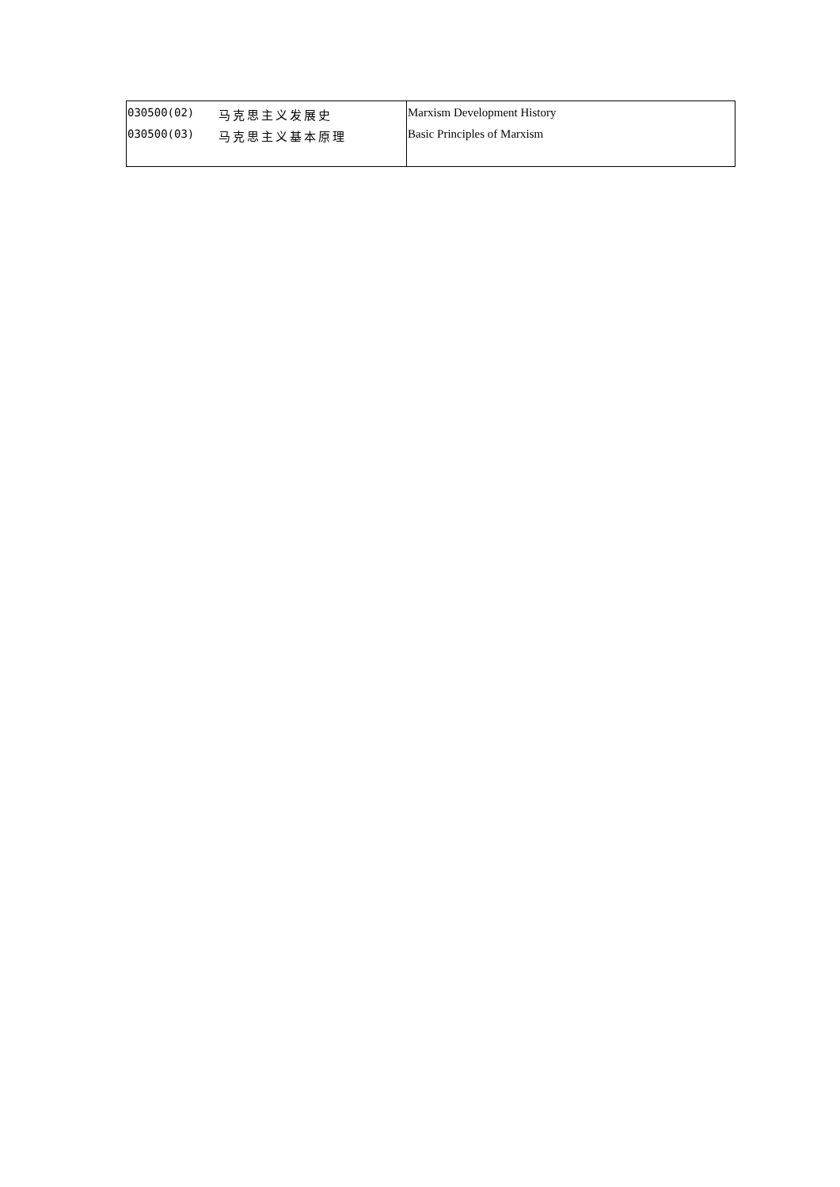| 030500(02) 马克思主义发展史 030500(03) 马克思主义基本原理 | Marxism Development History Basic Principles of Marxism |